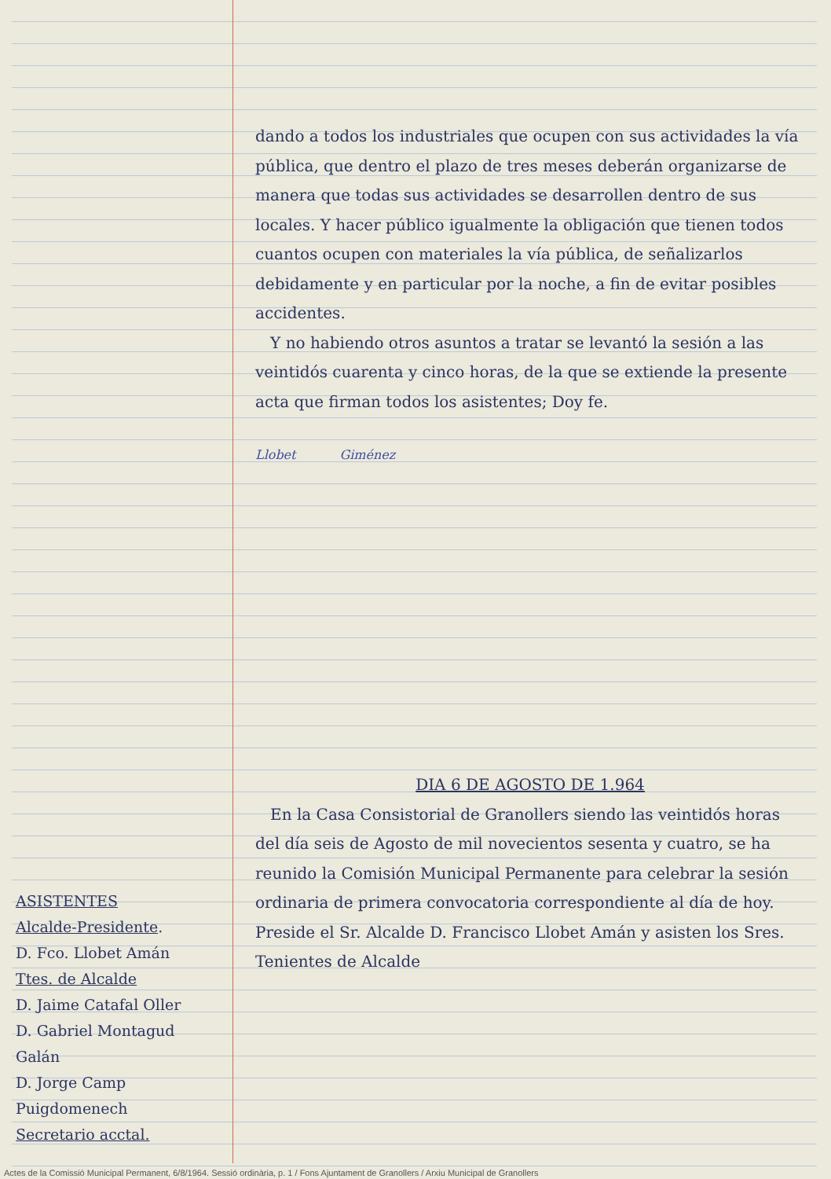ASISTENTES
Alcalde-Presidente.
D. Fco. Llobet Amán
Ttes. de Alcalde
D. Jaime Catafal Oller
D. Gabriel Montagud Galán
D. Jorge Camp Puigdomenech
Secretario acctal.
dando a todos los industriales que ocupen con sus actividades la vía pública, que dentro el plazo de tres meses deberán organizarse de manera que todas sus actividades se desarrollen dentro de sus locales. Y hacer público igualmente la obligación que tienen todos cuantos ocupen con materiales la vía pública, de señalizarlos debidamente y en particular por la noche, a fin de evitar posibles accidentes.
Y no habiendo otros asuntos a tratar se levantó la sesión a las veintidós cuarenta y cinco horas, de la que se extiende la presente acta que firman todos los asistentes; Doy fe.
Llobet Giménez
DIA 6 DE AGOSTO DE 1.964
En la Casa Consistorial de Granollers siendo las veintidós horas del día seis de Agosto de mil novecientos sesenta y cuatro, se ha reunido la Comisión Municipal Permanente para celebrar la sesión ordinaria de primera convocatoria correspondiente al día de hoy. Preside el Sr. Alcalde D. Francisco Llobet Amán y asisten los Sres. Tenientes de Alcalde
Actes de la Comissió Municipal Permanent, 6/8/1964. Sessió ordinària, p. 1 / Fons Ajuntament de Granollers / Arxiu Municipal de Granollers